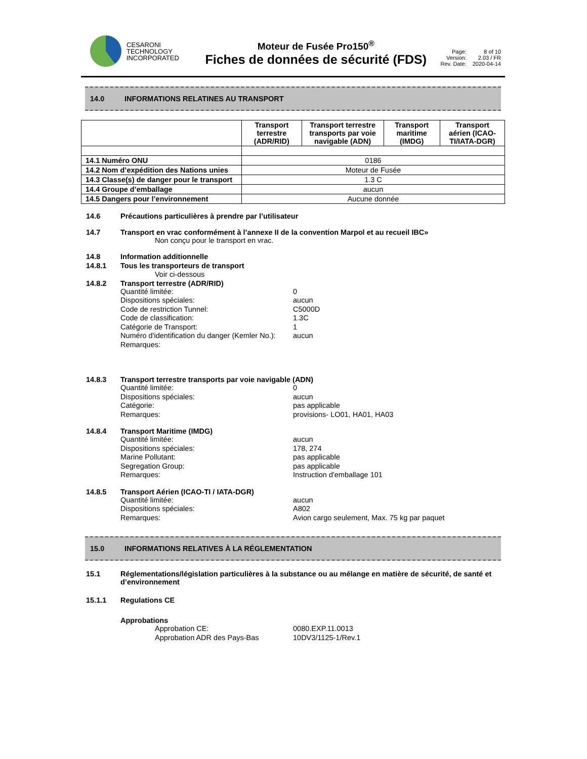CESARONI
TECHNOLOGY
INCORPORATED
Moteur de Fusée Pro150<sup>®</sup>
Fiches de données de sécurité (FDS)
Page: 8 of 10 Version: 2.03 / FR Rev. Date: 2020-04-14
14.0 INFORMATIONS RELATINES AU TRANSPORT
| | Transport terrestre (ADR/RID) | Transport terrestre transports par voie navigable (ADN) | Transport maritime (IMDG) | Transport aérien (ICAO-TI/IATA-DGR) |
| --- | --- | --- | --- | --- |
| 14.1 Numéro ONU | 0186 | | | |
| 14.2 Nom d’expédition des Nations unies | Moteur de Fusée | | | |
| 14.3 Classe(s) de danger pour le transport | 1.3 C | | | |
| 14.4 Groupe d’emballage | aucun | | | |
| 14.5 Dangers pour l’environnement | Aucune donnée | | | |
14.6 Précautions particulières à prendre par l’utilisateur
14.7 Transport en vrac conformément à l’annexe II de la convention Marpol et au recueil IBC»
Non conçu pour le transport en vrac.
14.8
14.8.1
Information additionnelle
Tous les transporteurs de transport
Voir ci-dessous
14.8.2 Transport terrestre (ADR/RID)
Quantité limitée: 0 Dispositions spéciales: aucun Code de restriction Tunnel: C5000D Code de classification: 1.3C Catégorie de Transport: 1 Numéro d'identification du danger (Kemler No.): aucun Remarques:
14.8.3 Transport terrestre transports par voie navigable (ADN)
Quantité limitée: 0 Dispositions spéciales: aucun Catégorie: pas applicable Remarques: provisions- LO01, HA01, HA03
14.8.4 Transport Maritime (IMDG)
Quantité limitée: aucun Dispositions spéciales: 178, 274 Marine Pollutant: pas applicable Segregation Group: pas applicable Remarques: Instruction d'emballage 101
14.8.5 Transport Aérien (ICAO-TI / IATA-DGR)
Quantité limitée: aucun Dispositions spéciales: A802 Remarques: Avion cargo seulement, Max. 75 kg par paquet
15.0 INFORMATIONS RELATIVES À LA RÉGLEMENTATION
15.1 Réglementations/législation particulières à la substance ou au mélange en matière de sécurité, de santé et d’environnement
15.1.1 Regulations CE
Approbations
Approbation CE: 0080.EXP.11.0013 Approbation ADR des Pays-Bas 10DV3/1125-1/Rev.1